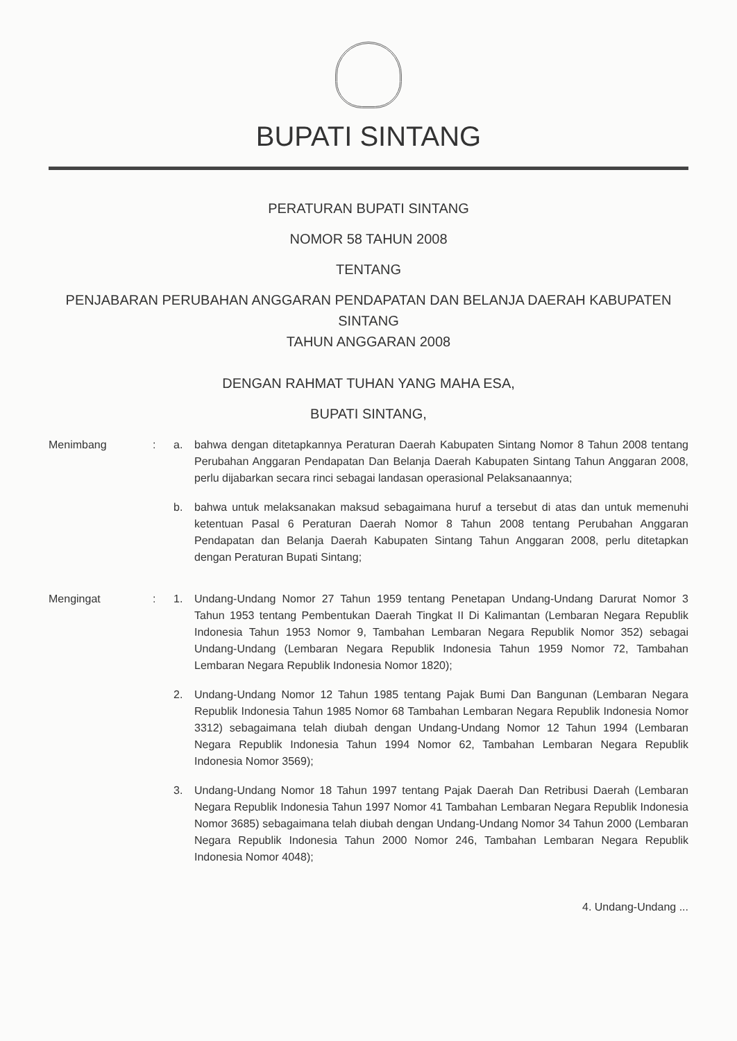BUPATI SINTANG
PERATURAN BUPATI SINTANG
NOMOR 58 TAHUN 2008
TENTANG
PENJABARAN PERUBAHAN ANGGARAN PENDAPATAN DAN BELANJA DAERAH KABUPATEN SINTANG
TAHUN ANGGARAN 2008
DENGAN RAHMAT TUHAN YANG MAHA ESA,
BUPATI SINTANG,
Menimbang : a. bahwa dengan ditetapkannya Peraturan Daerah Kabupaten Sintang Nomor 8 Tahun 2008 tentang Perubahan Anggaran Pendapatan Dan Belanja Daerah Kabupaten Sintang Tahun Anggaran 2008, perlu dijabarkan secara rinci sebagai landasan operasional Pelaksanaannya;
b. bahwa untuk melaksanakan maksud sebagaimana huruf a tersebut di atas dan untuk memenuhi ketentuan Pasal 6 Peraturan Daerah Nomor 8 Tahun 2008 tentang Perubahan Anggaran Pendapatan dan Belanja Daerah Kabupaten Sintang Tahun Anggaran 2008, perlu ditetapkan dengan Peraturan Bupati Sintang;
Mengingat : 1. Undang-Undang Nomor 27 Tahun 1959 tentang Penetapan Undang-Undang Darurat Nomor 3 Tahun 1953 tentang Pembentukan Daerah Tingkat II Di Kalimantan (Lembaran Negara Republik Indonesia Tahun 1953 Nomor 9, Tambahan Lembaran Negara Republik Nomor 352) sebagai Undang-Undang (Lembaran Negara Republik Indonesia Tahun 1959 Nomor 72, Tambahan Lembaran Negara Republik Indonesia Nomor 1820);
2. Undang-Undang Nomor 12 Tahun 1985 tentang Pajak Bumi Dan Bangunan (Lembaran Negara Republik Indonesia Tahun 1985 Nomor 68 Tambahan Lembaran Negara Republik Indonesia Nomor 3312) sebagaimana telah diubah dengan Undang-Undang Nomor 12 Tahun 1994 (Lembaran Negara Republik Indonesia Tahun 1994 Nomor 62, Tambahan Lembaran Negara Republik Indonesia Nomor 3569);
3. Undang-Undang Nomor 18 Tahun 1997 tentang Pajak Daerah Dan Retribusi Daerah (Lembaran Negara Republik Indonesia Tahun 1997 Nomor 41 Tambahan Lembaran Negara Republik Indonesia Nomor 3685) sebagaimana telah diubah dengan Undang-Undang Nomor 34 Tahun 2000 (Lembaran Negara Republik Indonesia Tahun 2000 Nomor 246, Tambahan Lembaran Negara Republik Indonesia Nomor 4048);
4. Undang-Undang ...